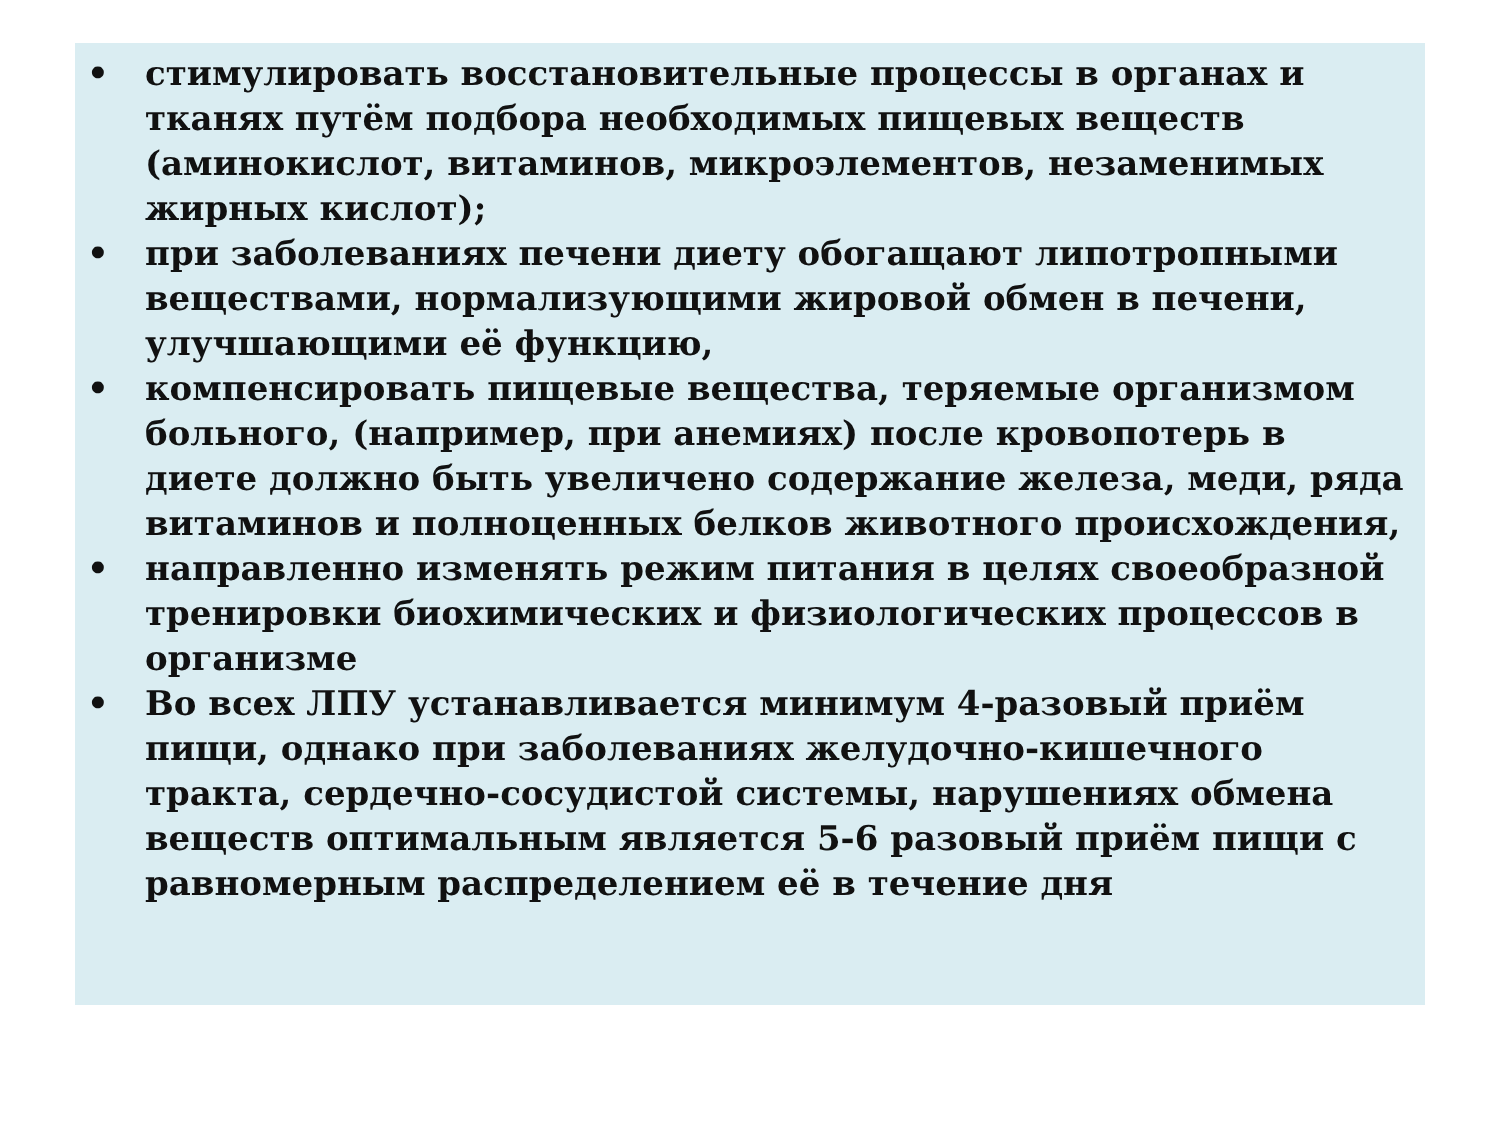• стимулировать восстановительные процессы в органах и тканях путём подбора необходимых пищевых веществ (аминокислот, витаминов, микроэлементов, незаменимых жирных кислот);
• при заболеваниях печени диету обогащают липотропными веществами, нормализующими жировой обмен в печени, улучшающими её функцию,
• компенсировать пищевые вещества, теряемые организмом больного, (например, при анемиях) после кровопотерь в диете должно быть увеличено содержание железа, меди, ряда витаминов и полноценных белков животного происхождения,
• направленно изменять режим питания в целях своеобразной тренировки биохимических и физиологических процессов в организме
• Во всех ЛПУ устанавливается минимум 4-разовый приём пищи, однако при заболеваниях желудочно-кишечного тракта, сердечно-сосудистой системы, нарушениях обмена веществ оптимальным является 5-6 разовый приём пищи с равномерным распределением её в течение дня